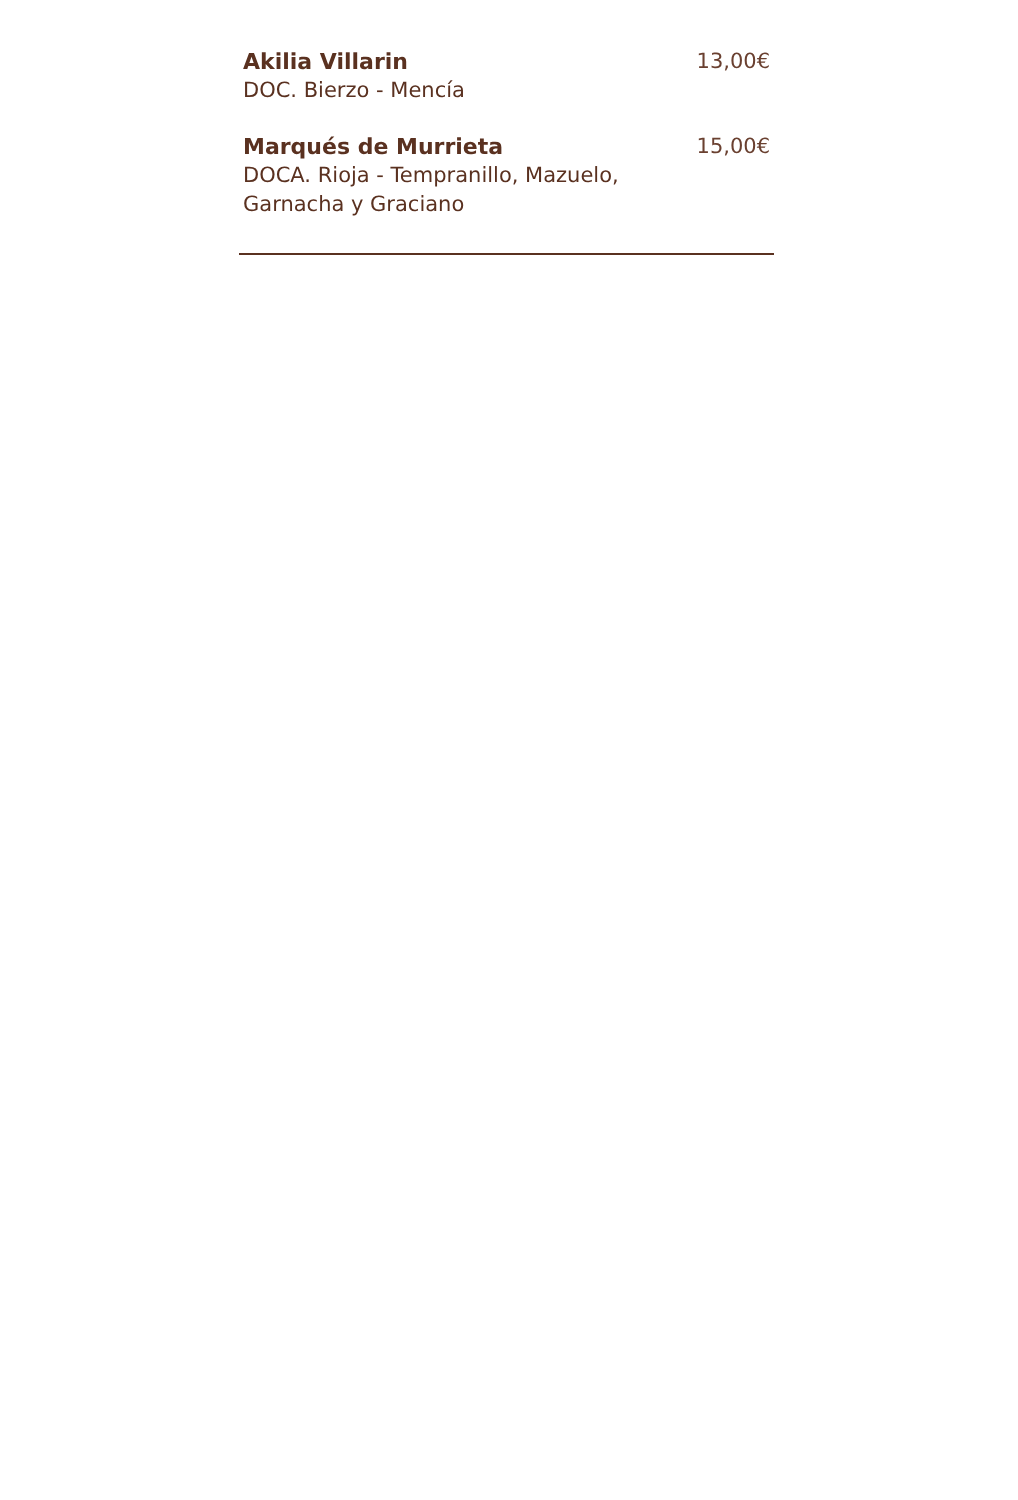Akilia Villarin
DOC. Bierzo - Mencía
13,00€
Marqués de Murrieta
DOCA. Rioja - Tempranillo, Mazuelo,
Garnacha y Graciano
15,00€